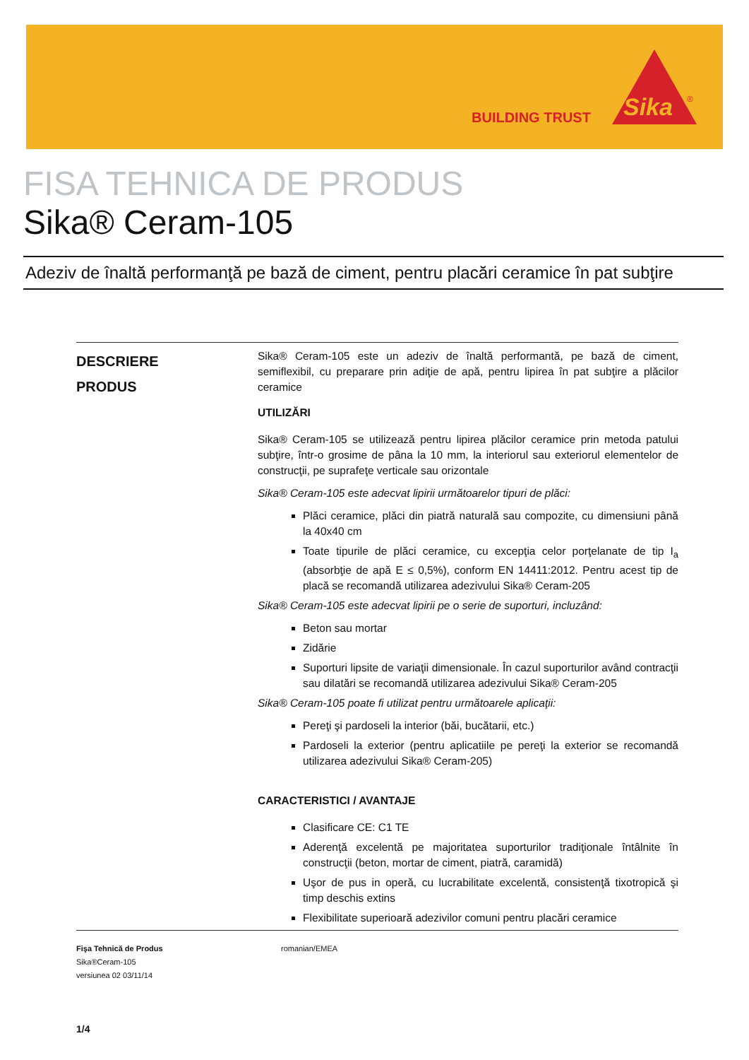BUILDING TRUST
Sika
®
FISA TEHNICA DE PRODUS
Sika® Ceram-105
Adeziv de înaltă performanţă pe bază de ciment, pentru placări ceramice în pat subţire
DESCRIERE
PRODUS
Sika® Ceram-105 este un adeziv de înaltă performantă, pe bază de ciment, semiflexibil, cu preparare prin adiţie de apă, pentru lipirea în pat subţire a plăcilor ceramice
UTILIZĂRI
Sika® Ceram-105 se utilizează pentru lipirea plăcilor ceramice prin metoda patului subţire, într-o grosime de pâna la 10 mm, la interiorul sau exteriorul elementelor de construcţii, pe suprafeţe verticale sau orizontale
Sika® Ceram-105 este adecvat lipirii următoarelor tipuri de plăci:
Plăci ceramice, plăci din piatră naturală sau compozite, cu dimensiuni până la 40x40 cm
Toate tipurile de plăci ceramice, cu excepţia celor porţelanate de tip I<sub>a</sub> (absorbţie de apă E ≤ 0,5%), conform EN 14411:2012. Pentru acest tip de placă se recomandă utilizarea adezivului Sika® Ceram-205
Sika® Ceram-105 este adecvat lipirii pe o serie de suporturi, incluzând:
Beton sau mortar
Zidărie
Suporturi lipsite de variaţii dimensionale. În cazul suporturilor având contracţii sau dilatări se recomandă utilizarea adezivului Sika® Ceram-205
Sika® Ceram-105 poate fi utilizat pentru următoarele aplicaţii:
Pereţi şi pardoseli la interior (băi, bucătarii, etc.)
Pardoseli la exterior (pentru aplicatiile pe pereţi la exterior se recomandă utilizarea adezivului Sika® Ceram-205)
CARACTERISTICI / AVANTAJE
Clasificare CE: C1 TE
Aderenţă excelentă pe majoritatea suporturilor tradiţionale întâlnite în construcţii (beton, mortar de ciment, piatră, caramidă)
Uşor de pus in operă, cu lucrabilitate excelentă, consistenţă tixotropică şi timp deschis extins
Flexibilitate superioară adezivilor comuni pentru placări ceramice
Fişa Tehnică de Produs
Sika®Ceram-105
versiunea 02 03/11/14
romanian/EMEA
1/4